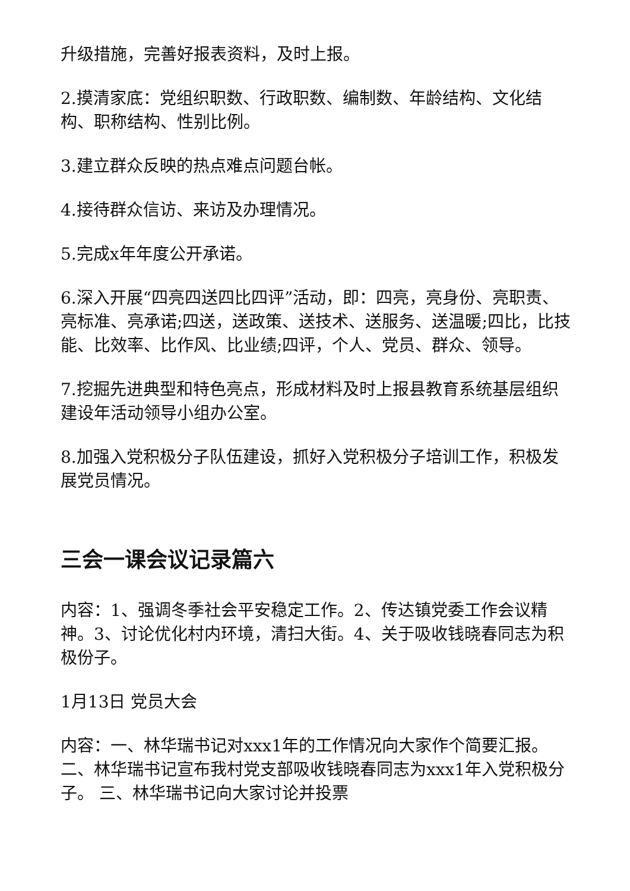升级措施，完善好报表资料，及时上报。
2.摸清家底：党组织职数、行政职数、编制数、年龄结构、文化结构、职称结构、性别比例。
3.建立群众反映的热点难点问题台帐。
4.接待群众信访、来访及办理情况。
5.完成x年年度公开承诺。
6.深入开展“四亮四送四比四评”活动，即：四亮，亮身份、亮职责、亮标准、亮承诺;四送，送政策、送技术、送服务、送温暖;四比，比技能、比效率、比作风、比业绩;四评，个人、党员、群众、领导。
7.挖掘先进典型和特色亮点，形成材料及时上报县教育系统基层组织建设年活动领导小组办公室。
8.加强入党积极分子队伍建设，抓好入党积极分子培训工作，积极发展党员情况。
三会一课会议记录篇六
内容：1、强调冬季社会平安稳定工作。2、传达镇党委工作会议精神。3、讨论优化村内环境，清扫大街。4、关于吸收钱晓春同志为积极份子。
1月13日 党员大会
内容：一、林华瑞书记对xxx1年的工作情况向大家作个简要汇报。二、林华瑞书记宣布我村党支部吸收钱晓春同志为xxx1年入党积极分子。 三、林华瑞书记向大家讨论并投票